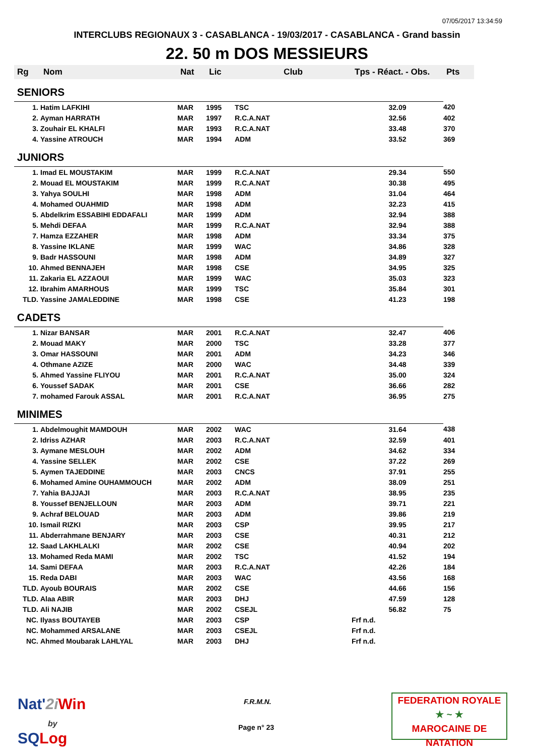07/05/2017 13:34:59
INTERCLUBS REGIONAUX 3 - CASABLANCA - 19/03/2017 - CASABLANCA - Grand bassin
22. 50 m DOS MESSIEURS
| Rg | Nom | Nat | Lic | Club | Tps - Réact. - Obs. | Pts |
| --- | --- | --- | --- | --- | --- | --- |
| SENIORS | | | | | | |
| 1. | Hatim LAFKIHI | MAR | 1995 | TSC | 32.09 | 420 |
| 2. | Ayman HARRATH | MAR | 1997 | R.C.A.NAT | 32.56 | 402 |
| 3. | Zouhair EL KHALFI | MAR | 1993 | R.C.A.NAT | 33.48 | 370 |
| 4. | Yassine ATROUCH | MAR | 1994 | ADM | 33.52 | 369 |
| JUNIORS | | | | | | |
| 1. | Imad EL MOUSTAKIM | MAR | 1999 | R.C.A.NAT | 29.34 | 550 |
| 2. | Mouad EL MOUSTAKIM | MAR | 1999 | R.C.A.NAT | 30.38 | 495 |
| 3. | Yahya SOULHI | MAR | 1998 | ADM | 31.04 | 464 |
| 4. | Mohamed OUAHMID | MAR | 1998 | ADM | 32.23 | 415 |
| 5. | Abdelkrim ESSABIHI EDDAFALI | MAR | 1999 | ADM | 32.94 | 388 |
| 5. | Mehdi DEFAA | MAR | 1999 | R.C.A.NAT | 32.94 | 388 |
| 7. | Hamza EZZAHER | MAR | 1998 | ADM | 33.34 | 375 |
| 8. | Yassine IKLANE | MAR | 1999 | WAC | 34.86 | 328 |
| 9. | Badr HASSOUNI | MAR | 1998 | ADM | 34.89 | 327 |
| 10. | Ahmed BENNAJEH | MAR | 1998 | CSE | 34.95 | 325 |
| 11. | Zakaria EL AZZAOUI | MAR | 1999 | WAC | 35.03 | 323 |
| 12. | Ibrahim AMARHOUS | MAR | 1999 | TSC | 35.84 | 301 |
| TLD. | Yassine JAMALEDDINE | MAR | 1998 | CSE | 41.23 | 198 |
| CADETS | | | | | | |
| 1. | Nizar BANSAR | MAR | 2001 | R.C.A.NAT | 32.47 | 406 |
| 2. | Mouad MAKY | MAR | 2000 | TSC | 33.28 | 377 |
| 3. | Omar HASSOUNI | MAR | 2001 | ADM | 34.23 | 346 |
| 4. | Othmane AZIZE | MAR | 2000 | WAC | 34.48 | 339 |
| 5. | Ahmed Yassine FLIYOU | MAR | 2001 | R.C.A.NAT | 35.00 | 324 |
| 6. | Youssef SADAK | MAR | 2001 | CSE | 36.66 | 282 |
| 7. | mohamed Farouk ASSAL | MAR | 2001 | R.C.A.NAT | 36.95 | 275 |
| MINIMES | | | | | | |
| 1. | Abdelmoughit MAMDOUH | MAR | 2002 | WAC | 31.64 | 438 |
| 2. | Idriss AZHAR | MAR | 2003 | R.C.A.NAT | 32.59 | 401 |
| 3. | Aymane MESLOUH | MAR | 2002 | ADM | 34.62 | 334 |
| 4. | Yassine SELLEK | MAR | 2002 | CSE | 37.22 | 269 |
| 5. | Aymen TAJEDDINE | MAR | 2003 | CNCS | 37.91 | 255 |
| 6. | Mohamed Amine OUHAMMOUCH | MAR | 2002 | ADM | 38.09 | 251 |
| 7. | Yahia BAJJAJI | MAR | 2003 | R.C.A.NAT | 38.95 | 235 |
| 8. | Youssef BENJELLOUN | MAR | 2003 | ADM | 39.71 | 221 |
| 9. | Achraf BELOUAD | MAR | 2003 | ADM | 39.86 | 219 |
| 10. | Ismail RIZKI | MAR | 2003 | CSP | 39.95 | 217 |
| 11. | Abderrahmane BENJARY | MAR | 2003 | CSE | 40.31 | 212 |
| 12. | Saad LAKHLALKI | MAR | 2002 | CSE | 40.94 | 202 |
| 13. | Mohamed Reda MAMI | MAR | 2002 | TSC | 41.52 | 194 |
| 14. | Sami DEFAA | MAR | 2003 | R.C.A.NAT | 42.26 | 184 |
| 15. | Reda DABI | MAR | 2003 | WAC | 43.56 | 168 |
| TLD. | Ayoub BOURAIS | MAR | 2002 | CSE | 44.66 | 156 |
| TLD. | Alaa ABIR | MAR | 2003 | DHJ | 47.59 | 128 |
| TLD. | Ali NAJIB | MAR | 2002 | CSEJL | 56.82 | 75 |
| NC. | Ilyass BOUTAYEB | MAR | 2003 | CSP | Frf n.d. | |
| NC. | Mohammed ARSALANE | MAR | 2003 | CSEJL | Frf n.d. | |
| NC. | Ahmed Moubarak LAHLYAL | MAR | 2003 | DHJ | Frf n.d. | |
Nat'2i Win
by
SQLog
F.R.M.N.
Page n° 23
FEDERATION ROYALE
★ ~ ★
MAROCAINE DE NATATION